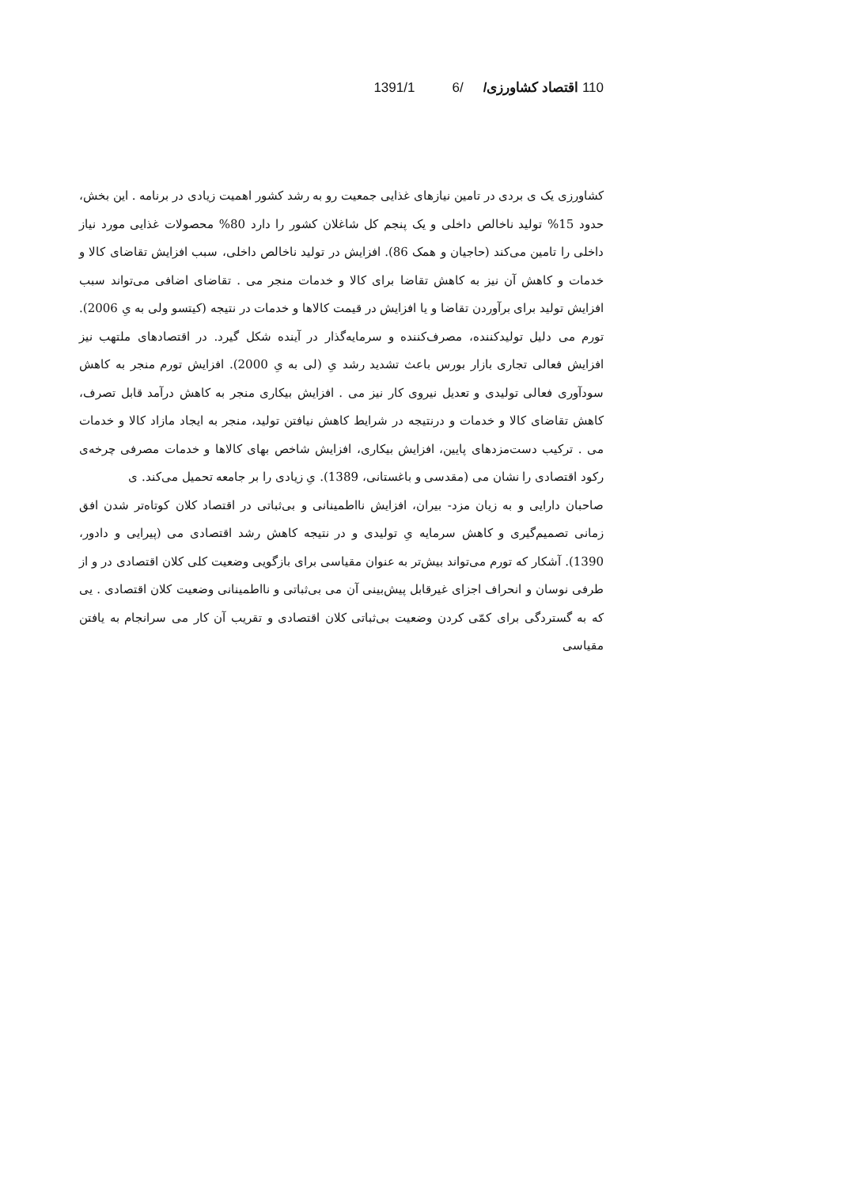110 اقتصاد کشاورزی/ /6 1391/1
کشاورزی یک ی بردی در تامین نیازهای غذایی جمعیت رو به رشد کشور اهمیت زیادی در برنامه . این بخش، حدود 15% تولید ناخالص داخلی و یک پنجم کل شاغلان کشور را دارد 80% محصولات غذایی مورد نیاز داخلی را تامین می‌کند (حاجیان و همک 86). افزایش در تولید ناخالص داخلی، سبب افزایش تقاضای کالا و خدمات و کاهش آن نیز به کاهش تقاضا برای کالا و خدمات منجر می . تقاضای اضافی می‌تواند سبب افزایش تولید برای برآوردن تقاضا و یا افزایش در قیمت کالاها و خدمات در نتیجه (کیتسو ولی به یِ 2006). تورم می دلیل تولیدکننده، مصرف‌کننده و سرمایه‌گذار در آینده شکل گیرد. در اقتصادهای ملتهب نیز افزایش فعالی تجاری بازار بورس باعث تشدید رشد یِ (لی به یِ 2000). افزایش تورم منجر به کاهش سودآوری فعالی تولیدی و تعدیل نیروی کار نیز می . افزایش بیکاری منجر به کاهش درآمد قابل تصرف، کاهش تقاضای کالا و خدمات و درنتیجه در شرایط کاهش نیافتن تولید، منجر به ایجاد مازاد کالا و خدمات می . ترکیب دست‌مزدهای پایین، افزایش بیکاری، افزایش شاخص بهای کالاها و خدمات مصرفی چرخه‌ی رکود اقتصادی را نشان می (مقدسی و باغستانی، 1389). یِ زیادی را بر جامعه تحمیل می‌کند. ی
صاحبان دارایی و به زیان مزد- بیران، افزایش نااطمینانی و بی‌ثباتی در اقتصاد کلان کوتاه‌تر شدن افق زمانی تصمیم‌گیری و کاهش سرمایه یِ تولیدی و در نتیجه کاهش رشد اقتصادی می (پیرایی و دادور، 1390). آشکار که تورم می‌تواند بیش‌تر به عنوان مقیاسی برای بازگویی وضعیت کلی کلان اقتصادی در و از طرفی نوسان و انحراف اجزای غیرقابل پیش‌بینی آن می بی‌ثباتی و نااطمینانی وضعیت کلان اقتصادی . یی که به گستردگی برای کمّی کردن وضعیت بی‌ثباتی کلان اقتصادی و تقریب آن کار می سرانجام به یافتن مقیاسی